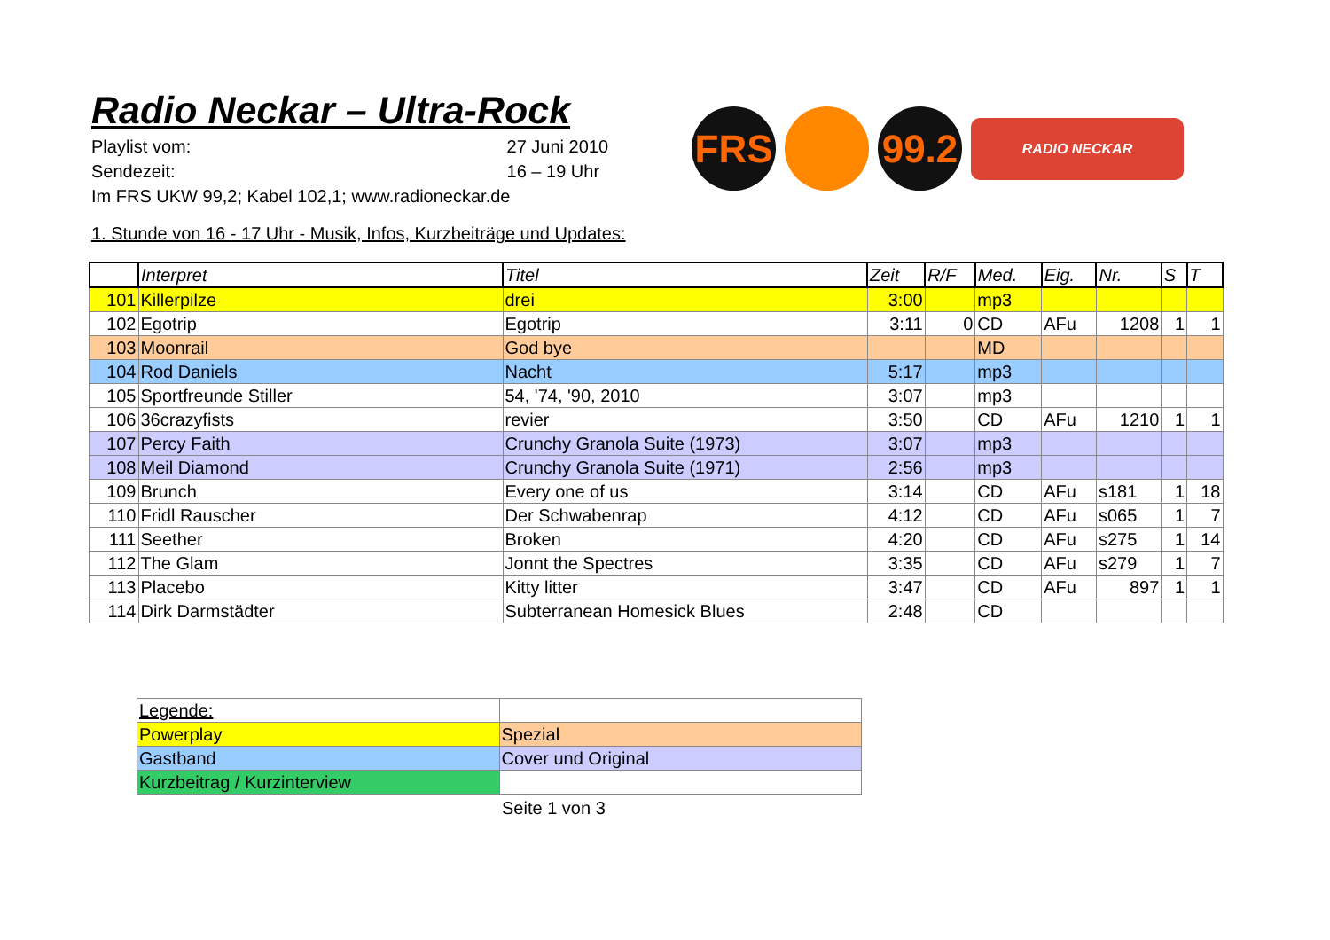FRS
99.2
RADIO NECKAR
Radio Neckar – Ultra-Rock
Playlist vom: 27 Juni 2010
Sendezeit: 16 – 19 Uhr
Im FRS UKW 99,2; Kabel 102,1; www.radioneckar.de
1. Stunde von 16 - 17 Uhr - Musik, Infos, Kurzbeiträge und Updates:
| | Interpret | Titel | Zeit | R/F | Med. | Eig. | Nr. | S | T |
| --- | --- | --- | --- | --- | --- | --- | --- | --- | --- |
| 101 | Killerpilze | drei | 3:00 | | mp3 | | | | |
| 102 | Egotrip | Egotrip | 3:11 | 0 | CD | AFu | 1208 | 1 | 1 |
| 103 | Moonrail | God bye | | | MD | | | | |
| 104 | Rod Daniels | Nacht | 5:17 | | mp3 | | | | |
| 105 | Sportfreunde Stiller | 54, '74, '90, 2010 | 3:07 | | mp3 | | | | |
| 106 | 36crazyfists | revier | 3:50 | | CD | AFu | 1210 | 1 | 1 |
| 107 | Percy Faith | Crunchy Granola Suite (1973) | 3:07 | | mp3 | | | | |
| 108 | Meil Diamond | Crunchy Granola Suite (1971) | 2:56 | | mp3 | | | | |
| 109 | Brunch | Every one of us | 3:14 | | CD | AFu | s181 | 1 | 18 |
| 110 | Fridl Rauscher | Der Schwabenrap | 4:12 | | CD | AFu | s065 | 1 | 7 |
| 111 | Seether | Broken | 4:20 | | CD | AFu | s275 | 1 | 14 |
| 112 | The Glam | Jonnt the Spectres | 3:35 | | CD | AFu | s279 | 1 | 7 |
| 113 | Placebo | Kitty litter | 3:47 | | CD | AFu | 897 | 1 | 1 |
| 114 | Dirk Darmstädter | Subterranean Homesick Blues | 2:48 | | CD | | | | |
| Legende: | |
| Powerplay | Spezial |
| Gastband | Cover und Original |
| Kurzbeitrag / Kurzinterview | |
Seite 1 von 3